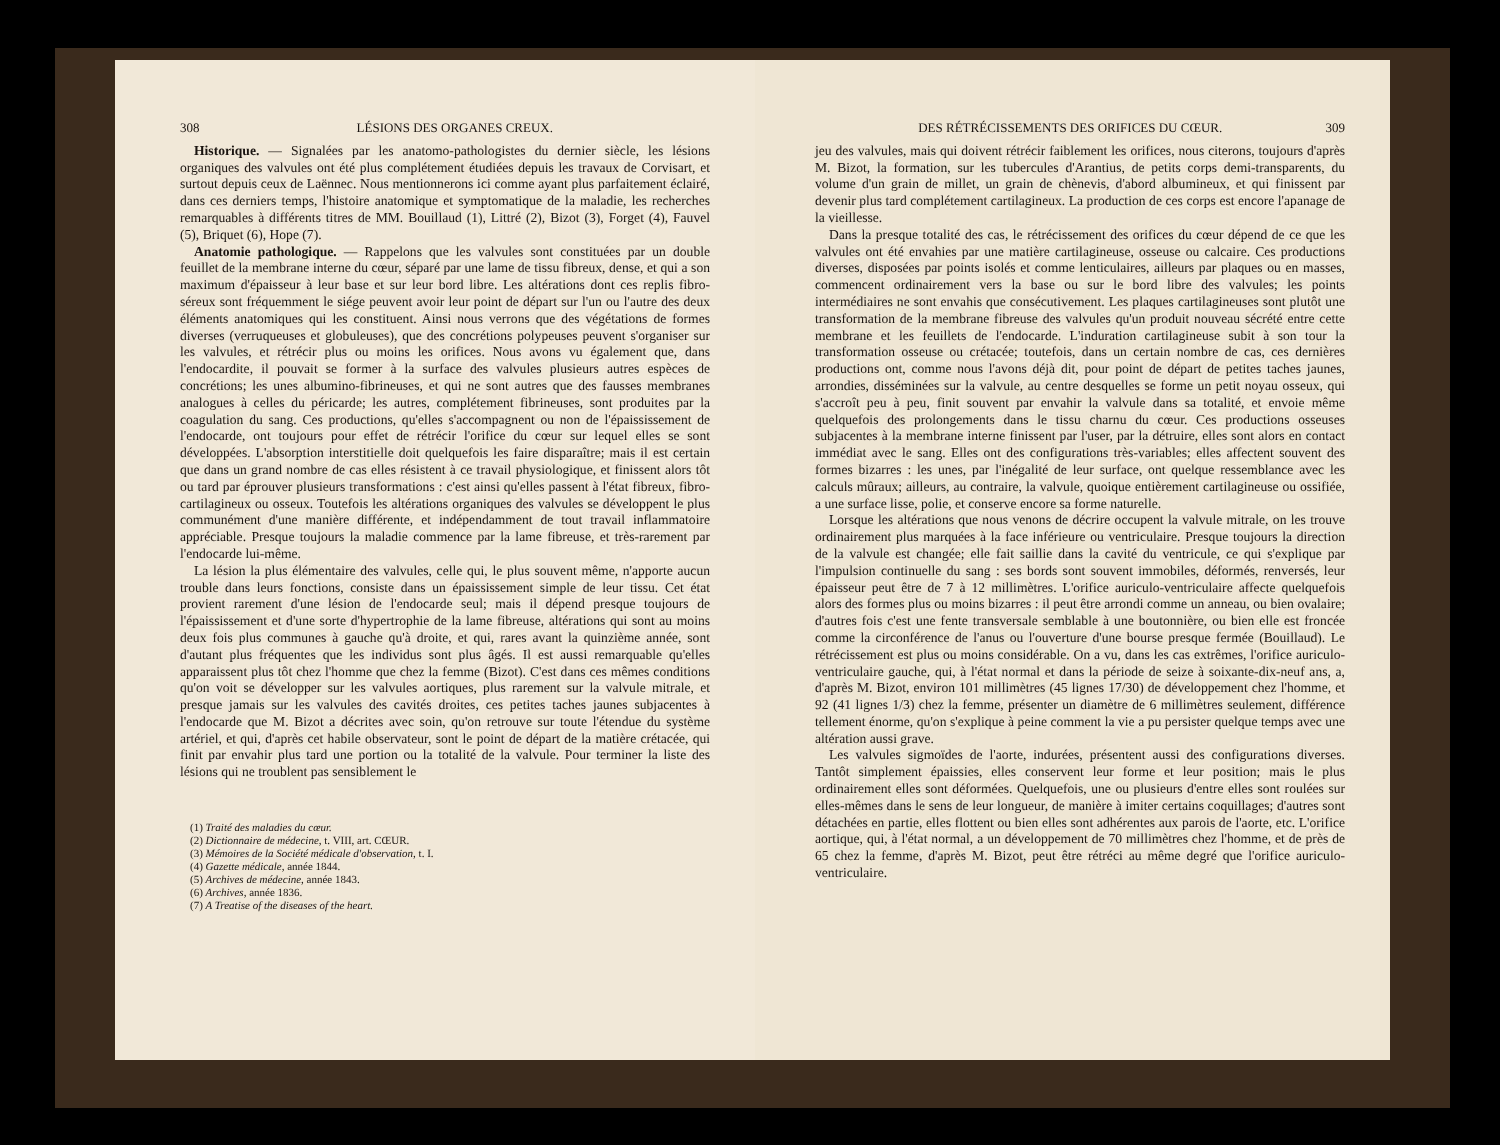308 LÉSIONS DES ORGANES CREUX.
Historique. — Signalées par les anatomo-pathologistes du dernier siècle, les lésions organiques des valvules ont été plus complétement étudiées depuis les travaux de Corvisart, et surtout depuis ceux de Laënnec. Nous mentionnerons ici comme ayant plus parfaitement éclairé, dans ces derniers temps, l'histoire anatomique et symptomatique de la maladie, les recherches remarquables à différents titres de MM. Bouillaud (1), Littré (2), Bizot (3), Forget (4), Fauvel (5), Briquet (6), Hope (7).
Anatomie pathologique. — Rappelons que les valvules sont constituées par un double feuillet de la membrane interne du cœur, séparé par une lame de tissu fibreux, dense, et qui a son maximum d'épaisseur à leur base et sur leur bord libre. Les altérations dont ces replis fibro-séreux sont fréquemment le siége peuvent avoir leur point de départ sur l'un ou l'autre des deux éléments anatomiques qui les constituent. Ainsi nous verrons que des végétations de formes diverses (verruqueuses et globuleuses), que des concrétions polypeuses peuvent s'organiser sur les valvules, et rétrécir plus ou moins les orifices. Nous avons vu également que, dans l'endocardite, il pouvait se former à la surface des valvules plusieurs autres espèces de concrétions; les unes albumino-fibrineuses, et qui ne sont autres que des fausses membranes analogues à celles du péricarde; les autres, complétement fibrineuses, sont produites par la coagulation du sang. Ces productions, qu'elles s'accompagnent ou non de l'épaississement de l'endocarde, ont toujours pour effet de rétrécir l'orifice du cœur sur lequel elles se sont développées. L'absorption interstitielle doit quelquefois les faire disparaître; mais il est certain que dans un grand nombre de cas elles résistent à ce travail physiologique, et finissent alors tôt ou tard par éprouver plusieurs transformations : c'est ainsi qu'elles passent à l'état fibreux, fibro-cartilagineux ou osseux. Toutefois les altérations organiques des valvules se développent le plus communément d'une manière différente, et indépendamment de tout travail inflammatoire appréciable. Presque toujours la maladie commence par la lame fibreuse, et très-rarement par l'endocarde lui-même.
La lésion la plus élémentaire des valvules, celle qui, le plus souvent même, n'apporte aucun trouble dans leurs fonctions, consiste dans un épaississement simple de leur tissu. Cet état provient rarement d'une lésion de l'endocarde seul; mais il dépend presque toujours de l'épaississement et d'une sorte d'hypertrophie de la lame fibreuse, altérations qui sont au moins deux fois plus communes à gauche qu'à droite, et qui, rares avant la quinzième année, sont d'autant plus fréquentes que les individus sont plus âgés. Il est aussi remarquable qu'elles apparaissent plus tôt chez l'homme que chez la femme (Bizot). C'est dans ces mêmes conditions qu'on voit se développer sur les valvules aortiques, plus rarement sur la valvule mitrale, et presque jamais sur les valvules des cavités droites, ces petites taches jaunes subjacentes à l'endocarde que M. Bizot a décrites avec soin, qu'on retrouve sur toute l'étendue du système artériel, et qui, d'après cet habile observateur, sont le point de départ de la matière crétacée, qui finit par envahir plus tard une portion ou la totalité de la valvule. Pour terminer la liste des lésions qui ne troublent pas sensiblement le
(1) Traité des maladies du cœur.
(2) Dictionnaire de médecine, t. VIII, art. CŒUR.
(3) Mémoires de la Société médicale d'observation, t. I.
(4) Gazette médicale, année 1844.
(5) Archives de médecine, année 1843.
(6) Archives, année 1836.
(7) A Treatise of the diseases of the heart.
DES RÉTRÉCISSEMENTS DES ORIFICES DU CŒUR. 309
jeu des valvules, mais qui doivent rétrécir faiblement les orifices, nous citerons, toujours d'après M. Bizot, la formation, sur les tubercules d'Arantius, de petits corps demi-transparents, du volume d'un grain de millet, un grain de chènevis, d'abord albumineux, et qui finissent par devenir plus tard complétement cartilagineux. La production de ces corps est encore l'apanage de la vieillesse.
Dans la presque totalité des cas, le rétrécissement des orifices du cœur dépend de ce que les valvules ont été envahies par une matière cartilagineuse, osseuse ou calcaire. Ces productions diverses, disposées par points isolés et comme lenticulaires, ailleurs par plaques ou en masses, commencent ordinairement vers la base ou sur le bord libre des valvules; les points intermédiaires ne sont envahis que consécutivement. Les plaques cartilagineuses sont plutôt une transformation de la membrane fibreuse des valvules qu'un produit nouveau sécrété entre cette membrane et les feuillets de l'endocarde. L'induration cartilagineuse subit à son tour la transformation osseuse ou crétacée; toutefois, dans un certain nombre de cas, ces dernières productions ont, comme nous l'avons déjà dit, pour point de départ de petites taches jaunes, arrondies, disséminées sur la valvule, au centre desquelles se forme un petit noyau osseux, qui s'accroît peu à peu, finit souvent par envahir la valvule dans sa totalité, et envoie même quelquefois des prolongements dans le tissu charnu du cœur. Ces productions osseuses subjacentes à la membrane interne finissent par l'user, par la détruire, elles sont alors en contact immédiat avec le sang. Elles ont des configurations très-variables; elles affectent souvent des formes bizarres : les unes, par l'inégalité de leur surface, ont quelque ressemblance avec les calculs mûraux; ailleurs, au contraire, la valvule, quoique entièrement cartilagineuse ou ossifiée, a une surface lisse, polie, et conserve encore sa forme naturelle.
Lorsque les altérations que nous venons de décrire occupent la valvule mitrale, on les trouve ordinairement plus marquées à la face inférieure ou ventriculaire. Presque toujours la direction de la valvule est changée; elle fait saillie dans la cavité du ventricule, ce qui s'explique par l'impulsion continuelle du sang : ses bords sont souvent immobiles, déformés, renversés, leur épaisseur peut être de 7 à 12 millimètres. L'orifice auriculo-ventriculaire affecte quelquefois alors des formes plus ou moins bizarres : il peut être arrondi comme un anneau, ou bien ovalaire; d'autres fois c'est une fente transversale semblable à une boutonnière, ou bien elle est froncée comme la circonférence de l'anus ou l'ouverture d'une bourse presque fermée (Bouillaud). Le rétrécissement est plus ou moins considérable. On a vu, dans les cas extrêmes, l'orifice auriculo-ventriculaire gauche, qui, à l'état normal et dans la période de seize à soixante-dix-neuf ans, a, d'après M. Bizot, environ 101 millimètres (45 lignes 17/30) de développement chez l'homme, et 92 (41 lignes 1/3) chez la femme, présenter un diamètre de 6 millimètres seulement, différence tellement énorme, qu'on s'explique à peine comment la vie a pu persister quelque temps avec une altération aussi grave.
Les valvules sigmoïdes de l'aorte, indurées, présentent aussi des configurations diverses. Tantôt simplement épaissies, elles conservent leur forme et leur position; mais le plus ordinairement elles sont déformées. Quelquefois, une ou plusieurs d'entre elles sont roulées sur elles-mêmes dans le sens de leur longueur, de manière à imiter certains coquillages; d'autres sont détachées en partie, elles flottent ou bien elles sont adhérentes aux parois de l'aorte, etc. L'orifice aortique, qui, à l'état normal, a un développement de 70 millimètres chez l'homme, et de près de 65 chez la femme, d'après M. Bizot, peut être rétréci au même degré que l'orifice auriculo-ventriculaire.